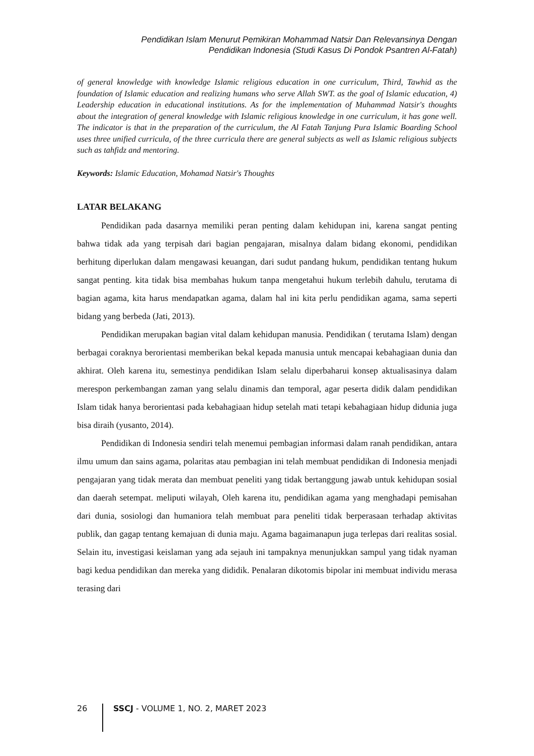Pendidikan Islam Menurut Pemikiran Mohammad Natsir Dan Relevansinya Dengan
Pendidikan Indonesia (Studi Kasus Di Pondok Psantren Al-Fatah)
of general knowledge with knowledge Islamic religious education in one curriculum, Third, Tawhid as the foundation of Islamic education and realizing humans who serve Allah SWT. as the goal of Islamic education, 4) Leadership education in educational institutions. As for the implementation of Muhammad Natsir's thoughts about the integration of general knowledge with Islamic religious knowledge in one curriculum, it has gone well. The indicator is that in the preparation of the curriculum, the Al Fatah Tanjung Pura Islamic Boarding School uses three unified curricula, of the three curricula there are general subjects as well as Islamic religious subjects such as tahfidz and mentoring.
Keywords: Islamic Education, Mohamad Natsir's Thoughts
LATAR BELAKANG
Pendidikan pada dasarnya memiliki peran penting dalam kehidupan ini, karena sangat penting bahwa tidak ada yang terpisah dari bagian pengajaran, misalnya dalam bidang ekonomi, pendidikan berhitung diperlukan dalam mengawasi keuangan, dari sudut pandang hukum, pendidikan tentang hukum sangat penting. kita tidak bisa membahas hukum tanpa mengetahui hukum terlebih dahulu, terutama di bagian agama, kita harus mendapatkan agama, dalam hal ini kita perlu pendidikan agama, sama seperti bidang yang berbeda (Jati, 2013).
Pendidikan merupakan bagian vital dalam kehidupan manusia. Pendidikan ( terutama Islam) dengan berbagai coraknya berorientasi memberikan bekal kepada manusia untuk mencapai kebahagiaan dunia dan akhirat. Oleh karena itu, semestinya pendidikan Islam selalu diperbaharui konsep aktualisasinya dalam merespon perkembangan zaman yang selalu dinamis dan temporal, agar peserta didik dalam pendidikan Islam tidak hanya berorientasi pada kebahagiaan hidup setelah mati tetapi kebahagiaan hidup didunia juga bisa diraih (yusanto, 2014).
Pendidikan di Indonesia sendiri telah menemui pembagian informasi dalam ranah pendidikan, antara ilmu umum dan sains agama, polaritas atau pembagian ini telah membuat pendidikan di Indonesia menjadi pengajaran yang tidak merata dan membuat peneliti yang tidak bertanggung jawab untuk kehidupan sosial dan daerah setempat. meliputi wilayah, Oleh karena itu, pendidikan agama yang menghadapi pemisahan dari dunia, sosiologi dan humaniora telah membuat para peneliti tidak berperasaan terhadap aktivitas publik, dan gagap tentang kemajuan di dunia maju. Agama bagaimanapun juga terlepas dari realitas sosial. Selain itu, investigasi keislaman yang ada sejauh ini tampaknya menunjukkan sampul yang tidak nyaman bagi kedua pendidikan dan mereka yang dididik. Penalaran dikotomis bipolar ini membuat individu merasa terasing dari
26 SSCJ - VOLUME 1, NO. 2, MARET 2023